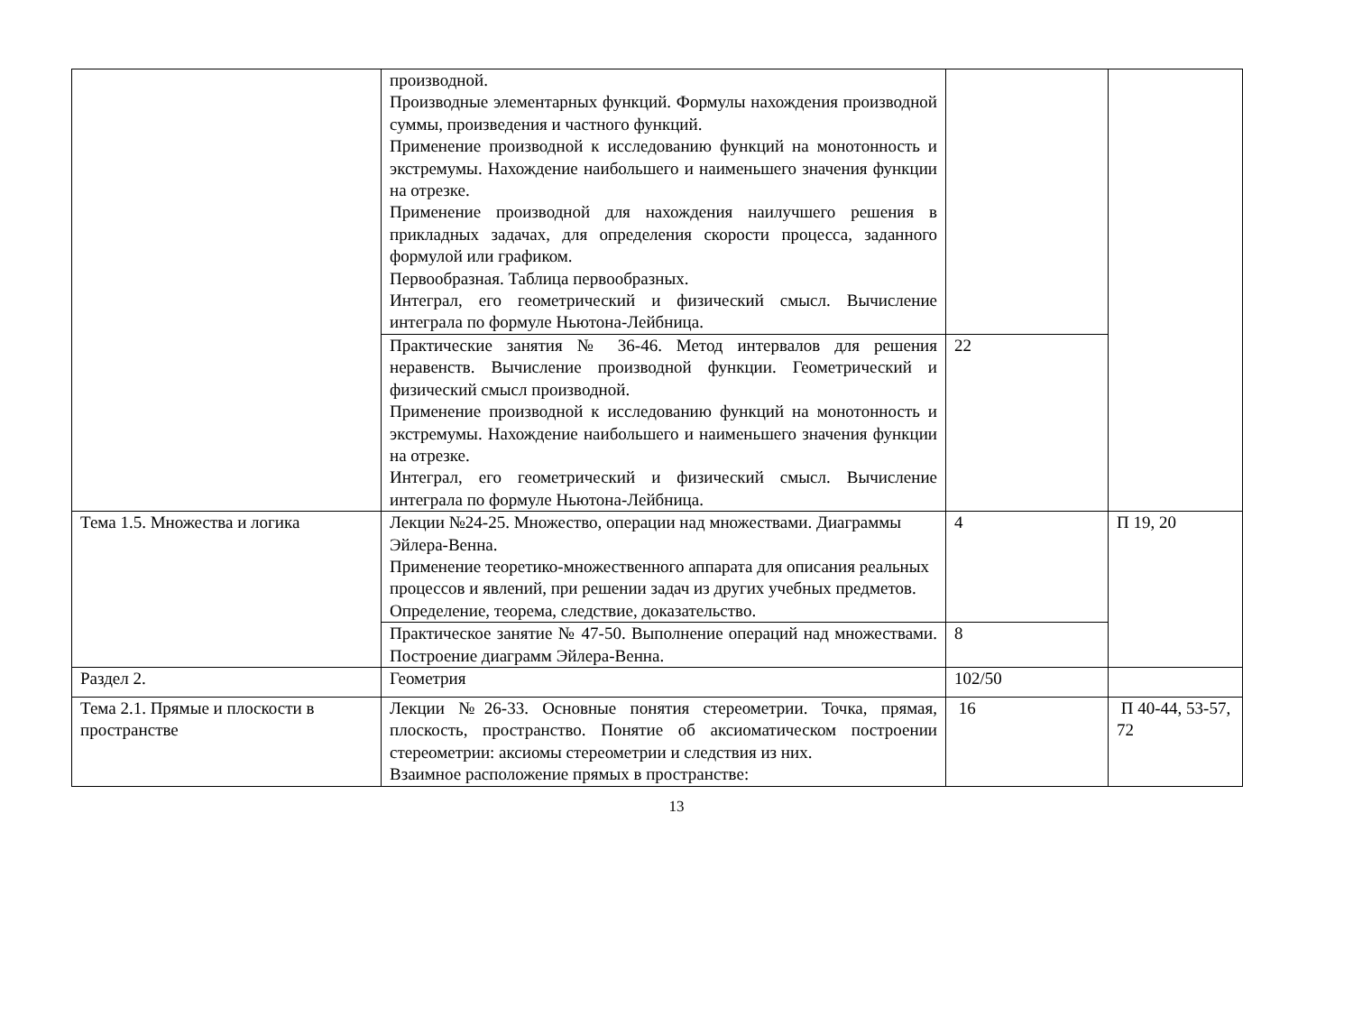| | производной. Производные элементарных функций. Формулы нахождения производной суммы, произведения и частного функций. Применение производной к исследованию функций на монотонность и экстремумы. Нахождение наибольшего и наименьшего значения функции на отрезке. Применение производной для нахождения наилучшего решения в прикладных задачах, для определения скорости процесса, заданного формулой или графиком. Первообразная. Таблица первообразных. Интеграл, его геометрический и физический смысл. Вычисление интеграла по формуле Ньютона-Лейбница. | | |
| | Практические занятия № 36-46. Метод интервалов для решения неравенств. Вычисление производной функции. Геометрический и физический смысл производной. Применение производной к исследованию функций на монотонность и экстремумы. Нахождение наибольшего и наименьшего значения функции на отрезке. Интеграл, его геометрический и физический смысл. Вычисление интеграла по формуле Ньютона-Лейбница. | 22 | |
| Тема 1.5. Множества и логика | Лекции №24-25. Множество, операции над множествами. Диаграммы Эйлера-Венна. Применение теоретико-множественного аппарата для описания реальных процессов и явлений, при решении задач из других учебных предметов. Определение, теорема, следствие, доказательство. | 4 | П 19, 20 |
| | Практическое занятие № 47-50. Выполнение операций над множествами. Построение диаграмм Эйлера-Венна. | 8 | |
| Раздел 2. | Геометрия | 102/50 | |
| Тема 2.1. Прямые и плоскости в пространстве | Лекции №26-33. Основные понятия стереометрии. Точка, прямая, плоскость, пространство. Понятие об аксиоматическом построении стереометрии: аксиомы стереометрии и следствия из них. Взаимное расположение прямых в пространстве: | 16 | П 40-44, 53-57, 72 |
13